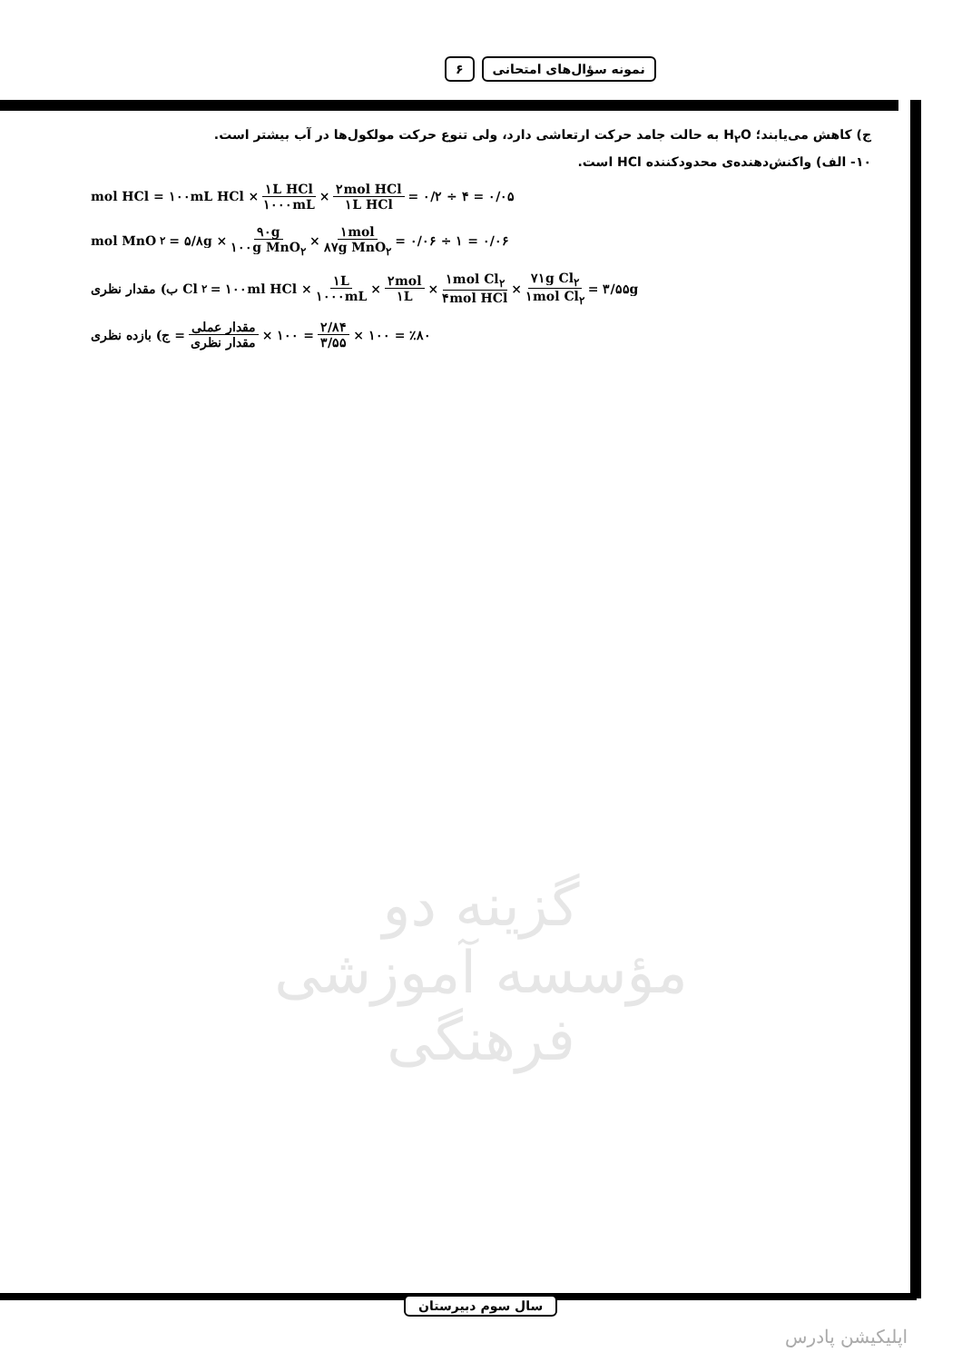نمونه سؤال‌های امتحانی ۶
ج) کاهش می‌یابند؛ H<sub>۲</sub>O به حالت جامد حرکت ارتعاشی دارد، ولی تنوع حرکت مولکول‌ها در آب بیشتر است.
۱۰- الف) واکنش‌دهنده‌ی محدودکننده HCl است.
mol HCl = ۱۰۰mL HCl × ۱L HCl ۱۰۰۰mL × ۲mol HCl ۱L HCl = ۰/۲ ÷ ۴ = ۰/۰۵
mol MnO<sub>۲</sub> = ۵/۸g × ۹۰g ۱۰۰g MnO<sub>۲</sub> × ۱mol ۸۷g MnO<sub>۲</sub> = ۰/۰۶ ÷ ۱ = ۰/۰۶
ب) مقدار نظری Cl<sub>۲</sub> = ۱۰۰ml HCl × ۱L ۱۰۰۰mL × ۲mol ۱L × ۱mol Cl<sub>۲</sub> ۴mol HCl × ۷۱g Cl<sub>۲</sub> ۱mol Cl<sub>۲</sub> = ۳/۵۵g
ج) بازده نظری = مقدار عملی مقدار نظری × ۱۰۰ = ۲/۸۴ ۳/۵۵ × ۱۰۰ = ٪۸۰
گزینه دو
مؤسسه آموزشی فرهنگی
سال سوم دبیرستان
اپلیکیشن پادرس